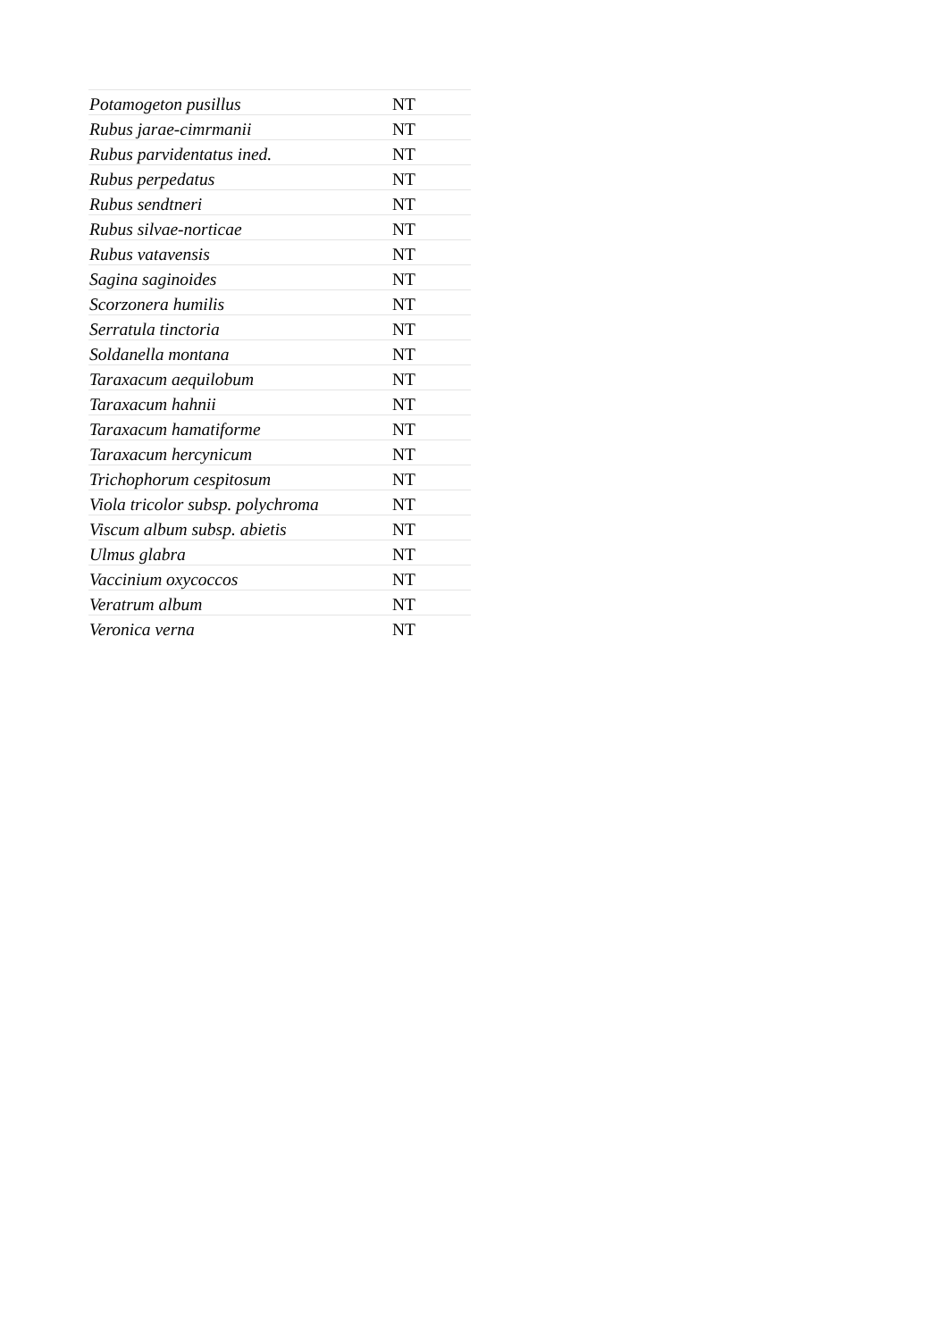| Potamogeton pusillus | NT |
| Rubus jarae-cimrmanii | NT |
| Rubus parvidentatus ined. | NT |
| Rubus perpedatus | NT |
| Rubus sendtneri | NT |
| Rubus silvae-norticae | NT |
| Rubus vatavensis | NT |
| Sagina saginoides | NT |
| Scorzonera humilis | NT |
| Serratula tinctoria | NT |
| Soldanella montana | NT |
| Taraxacum aequilobum | NT |
| Taraxacum hahnii | NT |
| Taraxacum hamatiforme | NT |
| Taraxacum hercynicum | NT |
| Trichophorum cespitosum | NT |
| Viola tricolor subsp. polychroma | NT |
| Viscum album subsp. abietis | NT |
| Ulmus glabra | NT |
| Vaccinium oxycoccos | NT |
| Veratrum album | NT |
| Veronica verna | NT |